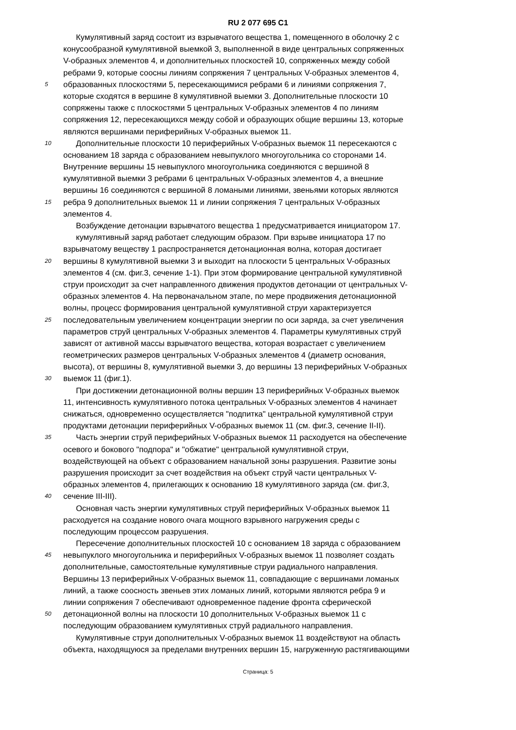RU 2 077 695 C1
Кумулятивный заряд состоит из взрывчатого вещества 1, помещенного в оболочку 2 с
конусообразной кумулятивной выемкой 3, выполненной в виде центральных сопряженных
V-образных элементов 4, и дополнительных плоскостей 10, сопряженных между собой
ребрами 9, которые соосны линиям сопряжения 7 центральных V-образных элементов 4,
5 образованных плоскостями 5, пересекающимися ребрами 6 и линиями сопряжения 7,
которые сходятся в вершине 8 кумулятивной выемки 3. Дополнительные плоскости 10
сопряжены также с плоскостями 5 центральных V-образных элементов 4 по линиям
сопряжения 12, пересекающихся между собой и образующих общие вершины 13, которые
являются вершинами периферийных V-образных выемок 11.
10 Дополнительные плоскости 10 периферийных V-образных выемок 11 пересекаются с
основанием 18 заряда с образованием невыпуклого многоугольника со сторонами 14.
Внутренние вершины 15 невыпуклого многоугольника соединяются с вершиной 8
кумулятивной выемки 3 ребрами 6 центральных V-образных элементов 4, а внешние
вершины 16 соединяются с вершиной 8 ломаными линиями, звеньями которых являются
15 ребра 9 дополнительных выемок 11 и линии сопряжения 7 центральных V-образных
элементов 4.
Возбуждение детонации взрывчатого вещества 1 предусматривается инициатором 17.
кумулятивный заряд работает следующим образом. При взрыве инициатора 17 по
взрывчатому веществу 1 распространяется детонационная волна, которая достигает
20 вершины 8 кумулятивной выемки 3 и выходит на плоскости 5 центральных V-образных
элементов 4 (см. фиг.3, сечение 1-1). При этом формирование центральной кумулятивной
струи происходит за счет направленного движения продуктов детонации от центральных V-
образных элементов 4. На первоначальном этапе, по мере продвижения детонационной
волны, процесс формирования центральной кумулятивной струи характеризуется
25 последовательным увеличением концентрации энергии по оси заряда, за счет увеличения
параметров струй центральных V-образных элементов 4. Параметры кумулятивных струй
зависят от активной массы взрывчатого вещества, которая возрастает с увеличением
геометрических размеров центральных V-образных элементов 4 (диаметр основания,
высота), от вершины 8, кумулятивной выемки 3, до вершины 13 периферийных V-образных
30 выемок 11 (фиг.1).
При достижении детонационной волны вершин 13 периферийных V-образных выемок
11, интенсивность кумулятивного потока центральных V-образных элементов 4 начинает
снижаться, одновременно осуществляется "подпитка" центральной кумулятивной струи
продуктами детонации периферийных V-образных выемок 11 (см. фиг.3, сечение II-II).
35 Часть энергии струй периферийных V-образных выемок 11 расходуется на обеспечение
осевого и бокового "подпора" и "обжатие" центральной кумулятивной струи,
воздействующей на объект с образованием начальной зоны разрушения. Развитие зоны
разрушения происходит за счет воздействия на объект струй части центральных V-
образных элементов 4, прилегающих к основанию 18 кумулятивного заряда (см. фиг.3,
40 сечение III-III).
Основная часть энергии кумулятивных струй периферийных V-образных выемок 11
расходуется на создание нового очага мощного взрывного нагружения среды с
последующим процессом разрушения.
Пересечение дополнительных плоскостей 10 с основанием 18 заряда с образованием
45 невыпуклого многоугольника и периферийных V-образных выемок 11 позволяет создать
дополнительные, самостоятельные кумулятивные струи радиального направления.
Вершины 13 периферийных V-образных выемок 11, совпадающие с вершинами ломаных
линий, а также соосность звеньев этих ломаных линий, которыми являются ребра 9 и
линии сопряжения 7 обеспечивают одновременное падение фронта сферической
50 детонационной волны на плоскости 10 дополнительных V-образных выемок 11 с
последующим образованием кумулятивных струй радиального направления.
Кумулятивные струи дополнительных V-образных выемок 11 воздействуют на область
объекта, находящуюся за пределами внутренних вершин 15, нагруженную растягивающими
Страница: 5